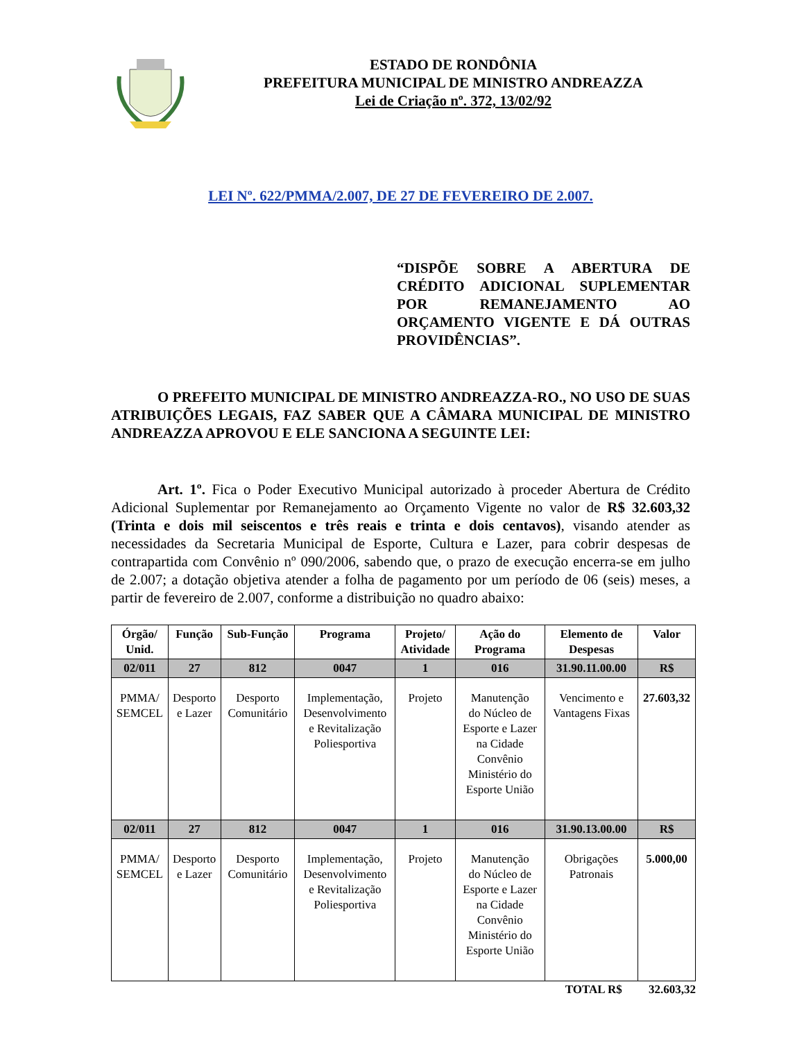ESTADO DE RONDÔNIA
PREFEITURA MUNICIPAL DE MINISTRO ANDREAZZA
Lei de Criação nº. 372, 13/02/92
LEI Nº. 622/PMMA/2.007, DE 27 DE FEVEREIRO DE 2.007.
“DISPÕE SOBRE A ABERTURA DE CRÉDITO ADICIONAL SUPLEMENTAR POR REMANEJAMENTO AO ORÇAMENTO VIGENTE E DÁ OUTRAS PROVIDÊNCIAS”.
O PREFEITO MUNICIPAL DE MINISTRO ANDREAZZA-RO., NO USO DE SUAS ATRIBUIÇÕES LEGAIS, FAZ SABER QUE A CÂMARA MUNICIPAL DE MINISTRO ANDREAZZA APROVOU E ELE SANCIONA A SEGUINTE LEI:
Art. 1º. Fica o Poder Executivo Municipal autorizado à proceder Abertura de Crédito Adicional Suplementar por Remanejamento ao Orçamento Vigente no valor de R$ 32.603,32 (Trinta e dois mil seiscentos e três reais e trinta e dois centavos), visando atender as necessidades da Secretaria Municipal de Esporte, Cultura e Lazer, para cobrir despesas de contrapartida com Convênio nº 090/2006, sabendo que, o prazo de execução encerra-se em julho de 2.007; a dotação objetiva atender a folha de pagamento por um período de 06 (seis) meses, a partir de fevereiro de 2.007, conforme a distribuição no quadro abaixo:
| Órgão/ Unid. | Função | Sub-Função | Programa | Projeto/ Atividade | Ação do Programa | Elemento de Despesas | Valor |
| --- | --- | --- | --- | --- | --- | --- | --- |
| 02/011 | 27 | 812 | 0047 | 1 | 016 | 31.90.11.00.00 | R$ |
| PMMA/ SEMCEL | Desporto e Lazer | Desporto Comunitário | Implementação, Desenvolvimento e Revitalização Poliesportiva | Projeto | Manutenção do Núcleo de Esporte e Lazer na Cidade Convênio Ministério do Esporte União | Vencimento e Vantagens Fixas | 27.603,32 |
| 02/011 | 27 | 812 | 0047 | 1 | 016 | 31.90.13.00.00 | R$ |
| PMMA/ SEMCEL | Desporto e Lazer | Desporto Comunitário | Implementação, Desenvolvimento e Revitalização Poliesportiva | Projeto | Manutenção do Núcleo de Esporte e Lazer na Cidade Convênio Ministério do Esporte União | Obrigações Patronais | 5.000,00 |
TOTAL R$ 32.603,32